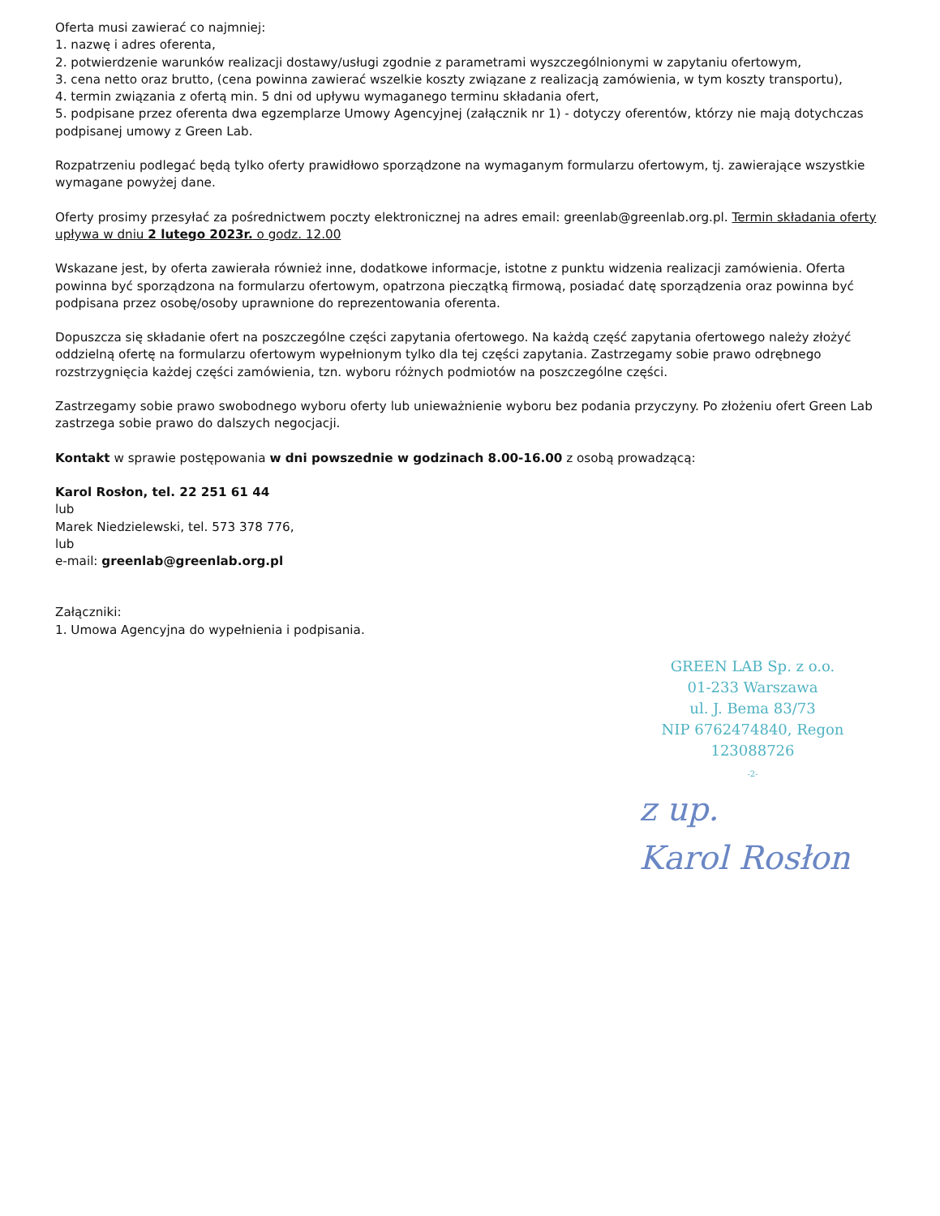Oferta musi zawierać co najmniej:
1. nazwę i adres oferenta,
2. potwierdzenie warunków realizacji dostawy/usługi zgodnie z parametrami wyszczególnionymi w zapytaniu ofertowym,
3. cena netto oraz brutto, (cena powinna zawierać wszelkie koszty związane z realizacją zamówienia, w tym koszty transportu),
4. termin związania z ofertą min. 5 dni od upływu wymaganego terminu składania ofert,
5. podpisane przez oferenta dwa egzemplarze Umowy Agencyjnej (załącznik nr 1) - dotyczy oferentów, którzy nie mają dotychczas podpisanej umowy z Green Lab.
Rozpatrzeniu podlegać będą tylko oferty prawidłowo sporządzone na wymaganym formularzu ofertowym, tj. zawierające wszystkie wymagane powyżej dane.
Oferty prosimy przesyłać za pośrednictwem poczty elektronicznej na adres email: greenlab@greenlab.org.pl. Termin składania oferty upływa w dniu 2 lutego 2023r. o godz. 12.00
Wskazane jest, by oferta zawierała również inne, dodatkowe informacje, istotne z punktu widzenia realizacji zamówienia. Oferta powinna być sporządzona na formularzu ofertowym, opatrzona pieczątką firmową, posiadać datę sporządzenia oraz powinna być podpisana przez osobę/osoby uprawnione do reprezentowania oferenta.
Dopuszcza się składanie ofert na poszczególne części zapytania ofertowego. Na każdą część zapytania ofertowego należy złożyć oddzielną ofertę na formularzu ofertowym wypełnionym tylko dla tej części zapytania. Zastrzegamy sobie prawo odrębnego rozstrzygnięcia każdej części zamówienia, tzn. wyboru różnych podmiotów na poszczególne części.
Zastrzegamy sobie prawo swobodnego wyboru oferty lub unieważnienie wyboru bez podania przyczyny. Po złożeniu ofert Green Lab zastrzega sobie prawo do dalszych negocjacji.
Kontakt w sprawie postępowania w dni powszednie w godzinach 8.00-16.00 z osobą prowadzącą:
Karol Rosłon, tel. 22 251 61 44
lub
Marek Niedzielewski, tel. 573 378 776,
lub
e-mail: greenlab@greenlab.org.pl
Załączniki:
1. Umowa Agencyjna do wypełnienia i podpisania.
GREEN LAB Sp. z o.o.
01-233 Warszawa
ul. J. Bema 83/73
NIP 6762474840, Regon 123088726
-2-
z up.
Karol Rosłon